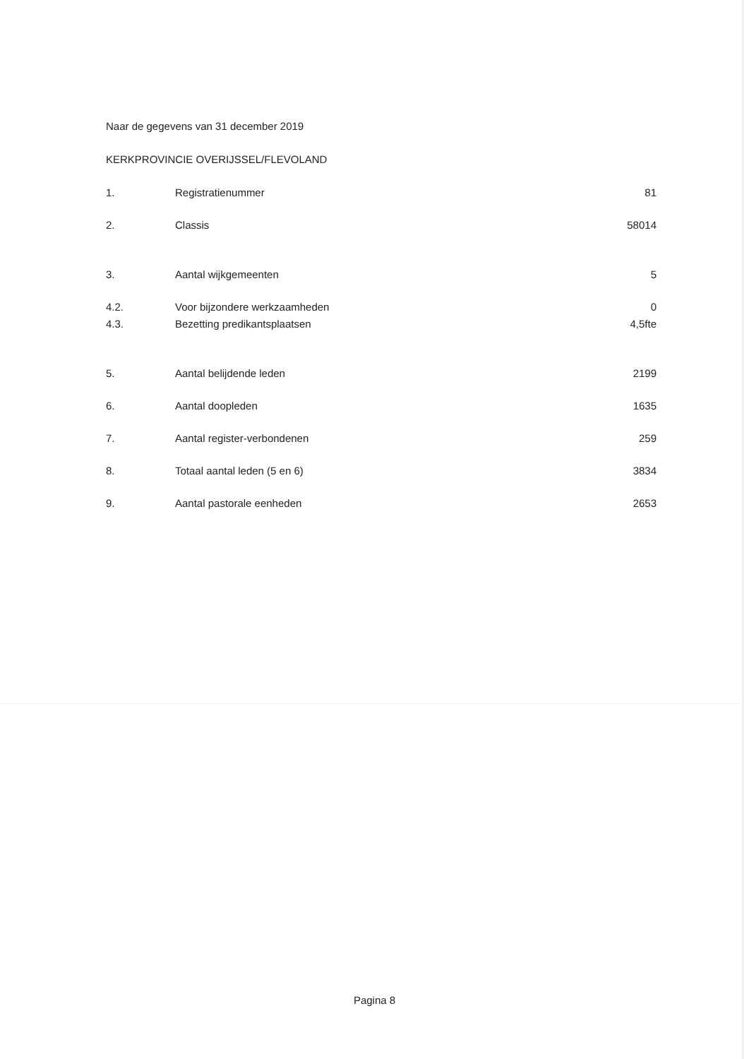Naar de gegevens van 31 december 2019
KERKPROVINCIE OVERIJSSEL/FLEVOLAND
| 1. | Registratienummer | 81 |
| 2. | Classis | 58014 |
| 3. | Aantal wijkgemeenten | 5 |
| 4.2. | Voor bijzondere werkzaamheden | 0 |
| 4.3. | Bezetting predikantsplaatsen | 4,5fte |
| 5. | Aantal belijdende leden | 2199 |
| 6. | Aantal doopleden | 1635 |
| 7. | Aantal register-verbondenen | 259 |
| 8. | Totaal aantal leden (5 en 6) | 3834 |
| 9. | Aantal pastorale eenheden | 2653 |
Pagina 8